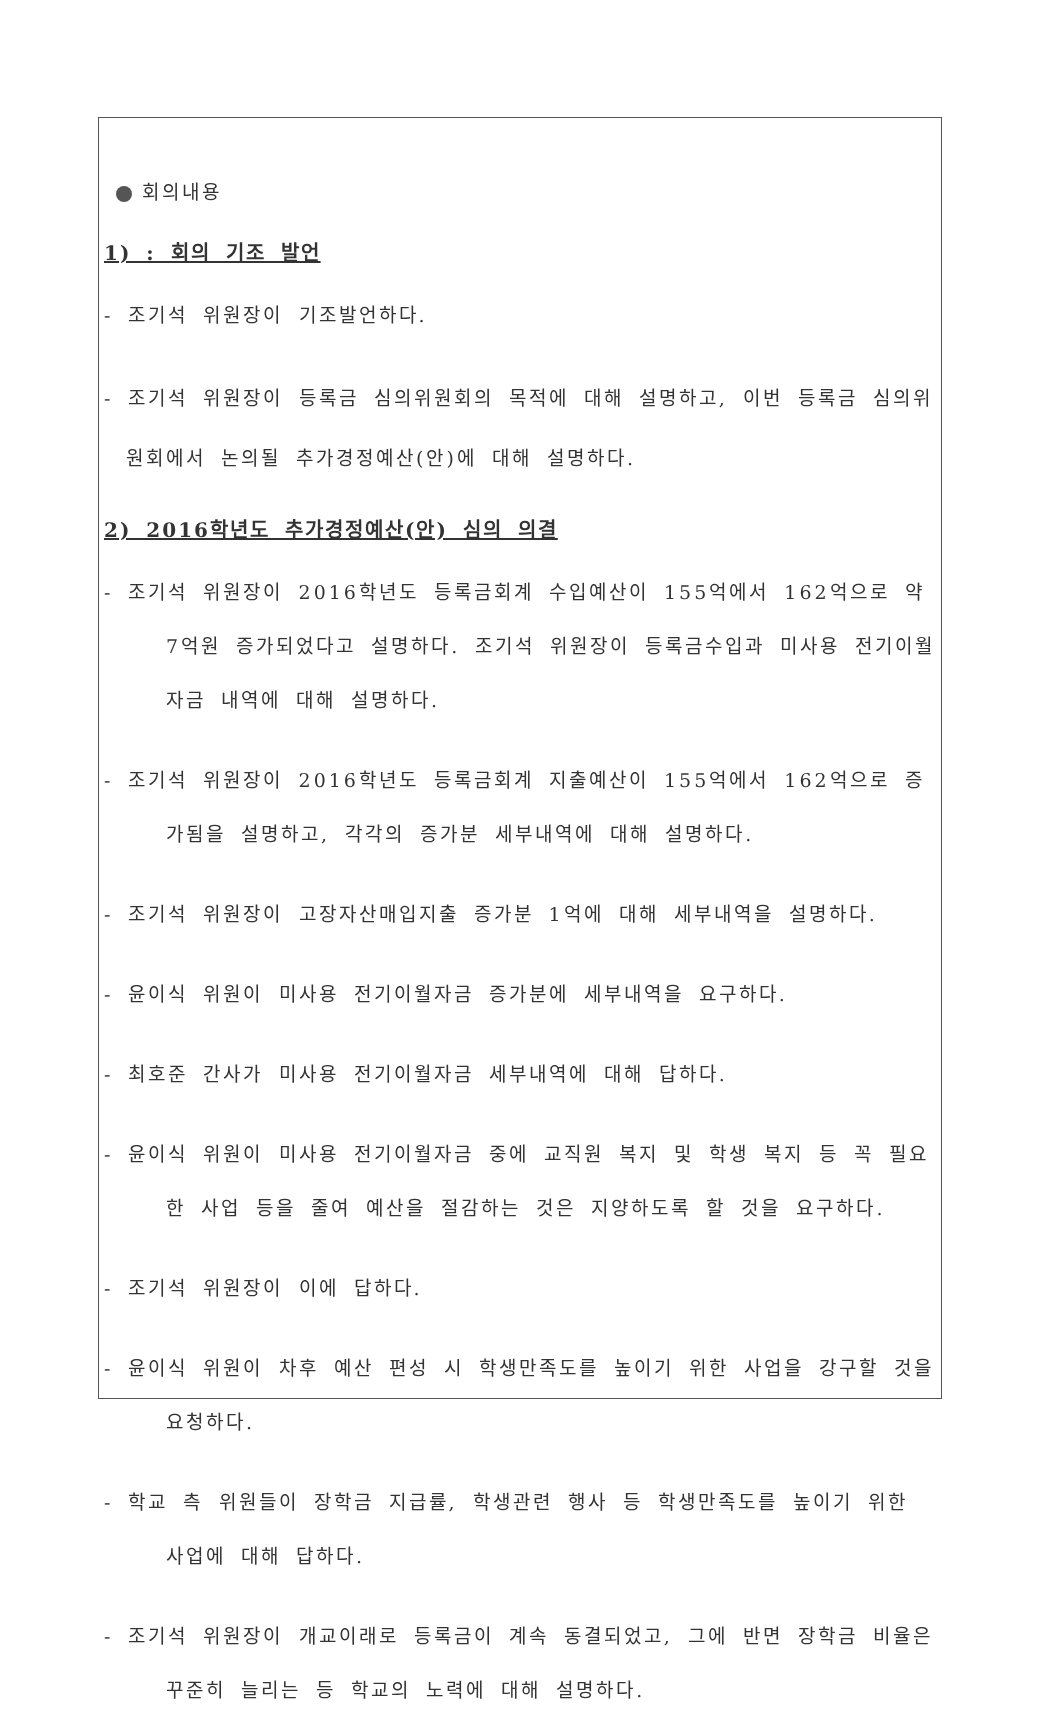회의내용
1) : 회의 기조 발언
- 조기석 위원장이 기조발언하다.
- 조기석 위원장이 등록금 심의위원회의 목적에 대해 설명하고, 이번 등록금 심의위원회에서 논의될 추가경정예산(안)에 대해 설명하다.
2) 2016학년도 추가경정예산(안) 심의 의결
- 조기석 위원장이 2016학년도 등록금회계 수입예산이 155억에서 162억으로 약 7억원 증가되었다고 설명하다. 조기석 위원장이 등록금수입과 미사용 전기이월자금 내역에 대해 설명하다.
- 조기석 위원장이 2016학년도 등록금회계 지출예산이 155억에서 162억으로 증가됨을 설명하고, 각각의 증가분 세부내역에 대해 설명하다.
- 조기석 위원장이 고장자산매입지출 증가분 1억에 대해 세부내역을 설명하다.
- 윤이식 위원이 미사용 전기이월자금 증가분에 세부내역을 요구하다.
- 최호준 간사가 미사용 전기이월자금 세부내역에 대해 답하다.
- 윤이식 위원이 미사용 전기이월자금 중에 교직원 복지 및 학생 복지 등 꼭 필요한 사업 등을 줄여 예산을 절감하는 것은 지양하도록 할 것을 요구하다.
- 조기석 위원장이 이에 답하다.
- 윤이식 위원이 차후 예산 편성 시 학생만족도를 높이기 위한 사업을 강구할 것을 요청하다.
- 학교 측 위원들이 장학금 지급률, 학생관련 행사 등 학생만족도를 높이기 위한 사업에 대해 답하다.
- 조기석 위원장이 개교이래로 등록금이 계속 동결되었고, 그에 반면 장학금 비율은 꾸준히 늘리는 등 학교의 노력에 대해 설명하다.